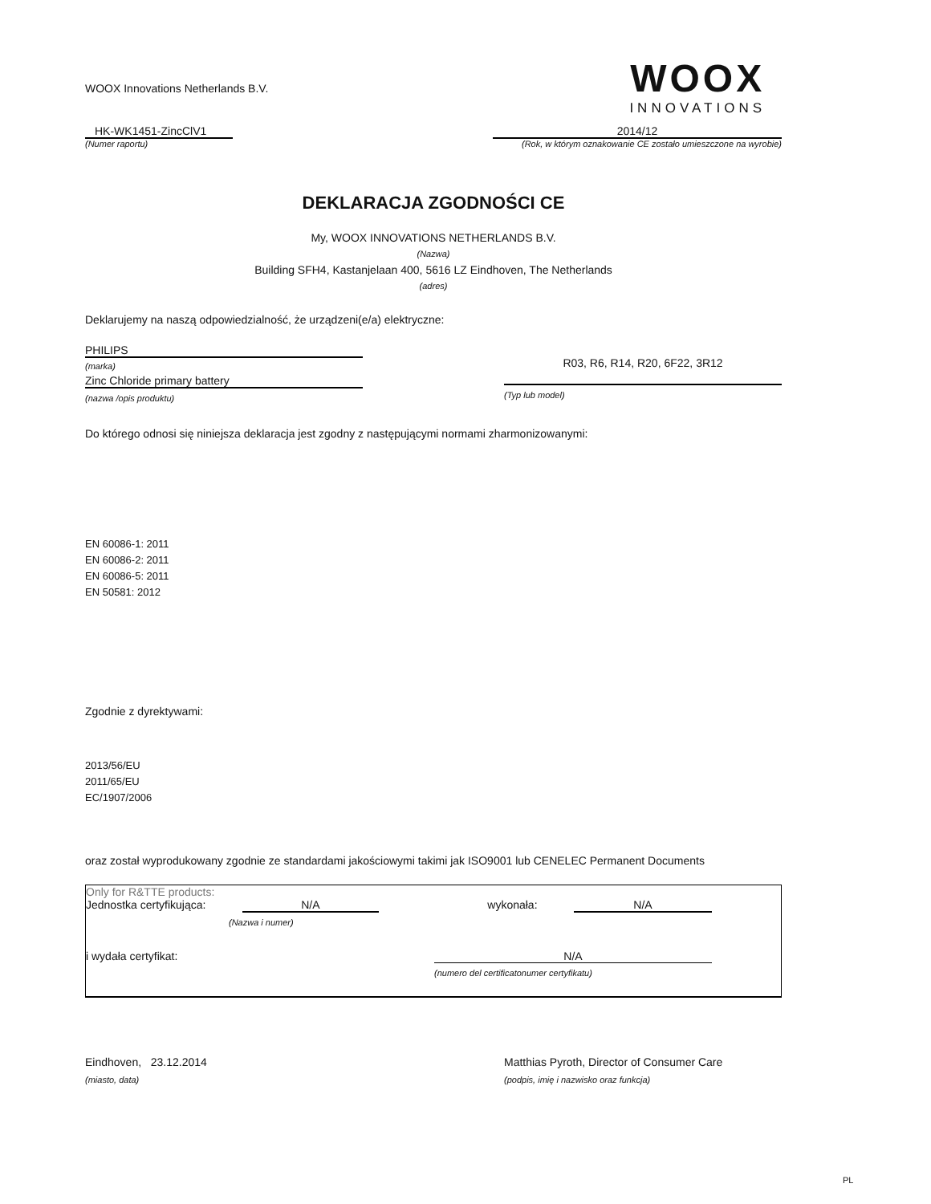WOOX Innovations Netherlands B.V.
WOOX
INNOVATIONS
HK-WK1451-ZincClV1
(Numer raportu)
2014/12
(Rok, w którym oznakowanie CE zostało umieszczone na wyrobie)
DEKLARACJA ZGODNOŚCI CE
My, WOOX INNOVATIONS NETHERLANDS B.V.
(Nazwa)
Building SFH4, Kastanjelaan 400, 5616 LZ Eindhoven, The Netherlands
(adres)
Deklarujemy na naszą odpowiedzialność, że urządzeni(e/a) elektryczne:
PHILIPS
(marka)
Zinc Chloride primary battery
(nazwa /opis produktu)
R03, R6, R14, R20, 6F22, 3R12
(Typ lub model)
Do którego odnosi się niniejsza deklaracja jest zgodny z następującymi normami zharmonizowanymi:
EN 60086-1: 2011
EN 60086-2: 2011
EN 60086-5: 2011
EN 50581: 2012
Zgodnie z dyrektywami:
2013/56/EU
2011/65/EU
EC/1907/2006
oraz został wyprodukowany zgodnie ze standardami jakościowymi takimi jak ISO9001 lub CENELEC Permanent Documents
Only for R&TTE products:
Jednostka certyfikująca: N/A wykonała: N/A
(Nazwa i numer)
i wydała certyfikat: N/A
(numero del certificatonumer certyfikatu)
Eindhoven, 23.12.2014 Matthias Pyroth, Director of Consumer Care
(miasto, data) (podpis, imię i nazwisko oraz funkcja)
PL